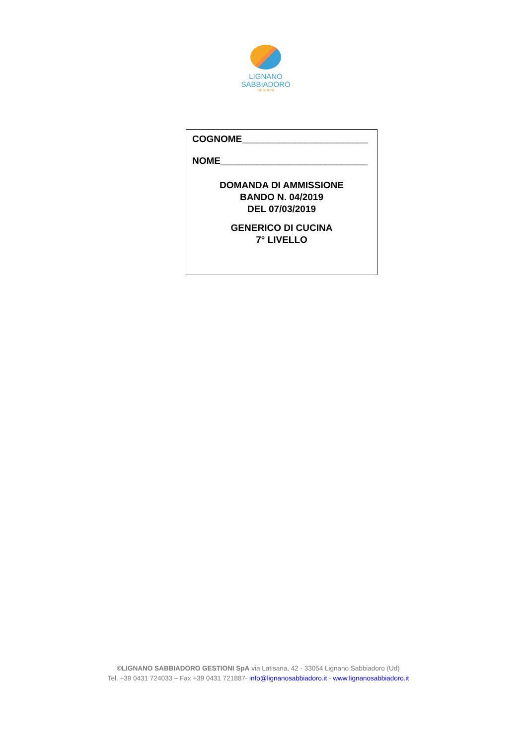LIGNANO
SABBIADORO
GESTIONI
COGNOME________________________
NOME____________________________
DOMANDA DI AMMISSIONE
BANDO N. 04/2019
DEL 07/03/2019
GENERICO DI CUCINA
7° LIVELLO
©LIGNANO SABBIADORO GESTIONI SpA via Latisana, 42 - 33054 Lignano Sabbiadoro (Ud)
Tel. +39 0431 724033 – Fax +39 0431 721887- info@lignanosabbiadoro.it - www.lignanosabbiadoro.it